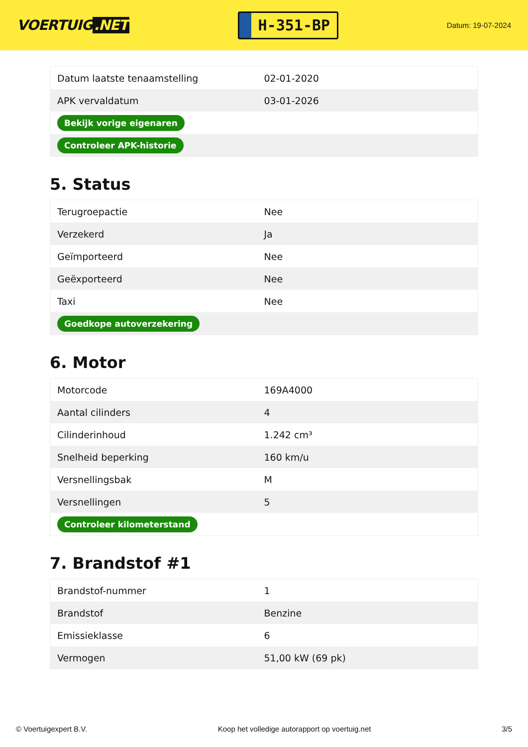VOERTUIG.NET
H-351-BP
Datum: 19-07-2024
| Datum laatste tenaamstelling | 02-01-2020 |
| APK vervaldatum | 03-01-2026 |
| Bekijk vorige eigenaren | |
| Controleer APK-historie | |
5. Status
| Terugroepactie | Nee |
| Verzekerd | Ja |
| Geïmporteerd | Nee |
| Geëxporteerd | Nee |
| Taxi | Nee |
| Goedkope autoverzekering | |
6. Motor
| Motorcode | 169A4000 |
| Aantal cilinders | 4 |
| Cilinderinhoud | 1.242 cm³ |
| Snelheid beperking | 160 km/u |
| Versnellingsbak | M |
| Versnellingen | 5 |
| Controleer kilometerstand | |
7. Brandstof #1
| Brandstof-nummer | 1 |
| Brandstof | Benzine |
| Emissieklasse | 6 |
| Vermogen | 51,00 kW (69 pk) |
© Voertuigexpert B.V. Koop het volledige autorapport op voertuig.net 3/5